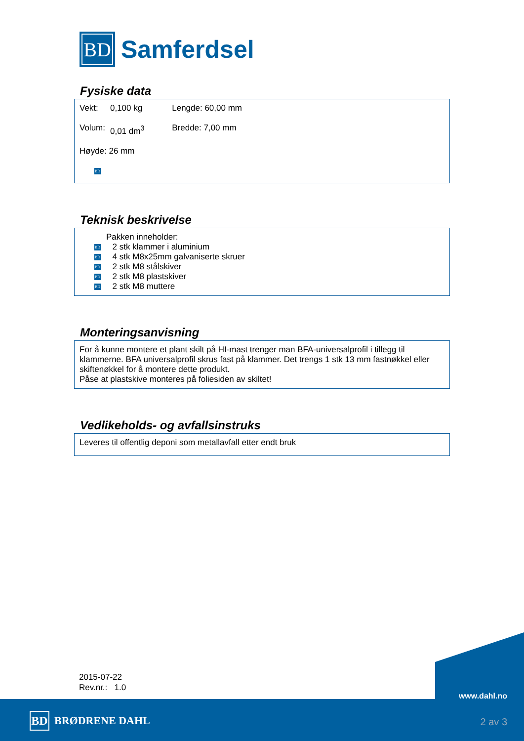BD
Samferdsel
Fysiske data
| Vekt: | 0,100 kg | Lengde: 60,00 mm |
| Volum: | 0,01 dm<sup>3</sup> | Bredde: 7,00 mm |
| Høyde: 26 mm | | |
BD
Teknisk beskrivelse
Pakken inneholder:
BD 2 stk klammer i aluminium
BD 4 stk M8x25mm galvaniserte skruer
BD 2 stk M8 stålskiver
BD 2 stk M8 plastskiver
BD 2 stk M8 muttere
Monteringsanvisning
For å kunne montere et plant skilt på HI-mast trenger man BFA-universalprofil i tillegg til klammerne. BFA universalprofil skrus fast på klammer. Det trengs 1 stk 13 mm fastnøkkel eller skiftenøkkel for å montere dette produkt.
Påse at plastskive monteres på foliesiden av skiltet!
Vedlikeholds- og avfallsinstruks
Leveres til offentlig deponi som metallavfall etter endt bruk
2015-07-22
Rev.nr.: 1.0
BD BRØDRENE DAHL
www.dahl.no
2 av 3